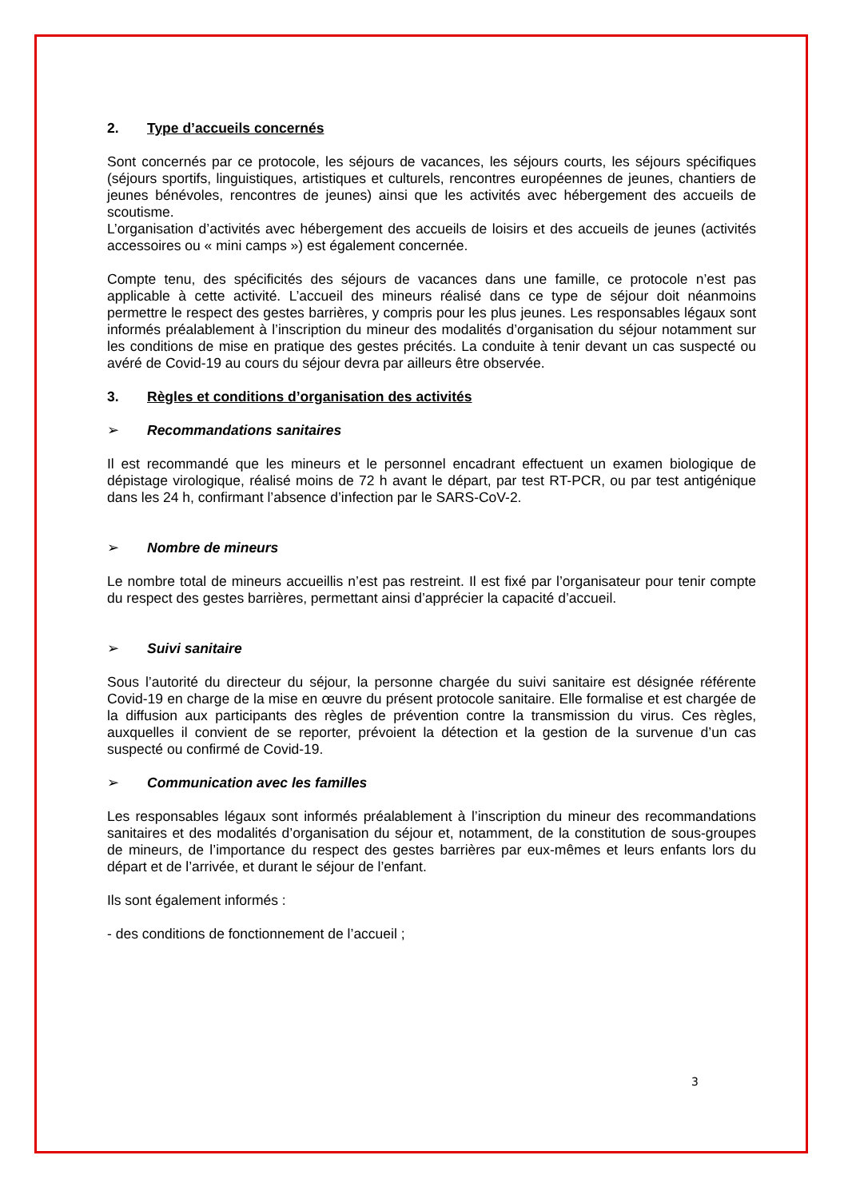2. Type d’accueils concernés
Sont concernés par ce protocole, les séjours de vacances, les séjours courts, les séjours spécifiques (séjours sportifs, linguistiques, artistiques et culturels, rencontres européennes de jeunes, chantiers de jeunes bénévoles, rencontres de jeunes) ainsi que les activités avec hébergement des accueils de scoutisme.
L’organisation d’activités avec hébergement des accueils de loisirs et des accueils de jeunes (activités accessoires ou « mini camps ») est également concernée.
Compte tenu, des spécificités des séjours de vacances dans une famille, ce protocole n’est pas applicable à cette activité. L’accueil des mineurs réalisé dans ce type de séjour doit néanmoins permettre le respect des gestes barrières, y compris pour les plus jeunes. Les responsables légaux sont informés préalablement à l’inscription du mineur des modalités d’organisation du séjour notamment sur les conditions de mise en pratique des gestes précités. La conduite à tenir devant un cas suspecté ou avéré de Covid-19 au cours du séjour devra par ailleurs être observée.
3. Règles et conditions d’organisation des activités
➢ Recommandations sanitaires
Il est recommandé que les mineurs et le personnel encadrant effectuent un examen biologique de dépistage virologique, réalisé moins de 72 h avant le départ, par test RT-PCR, ou par test antigénique dans les 24 h, confirmant l’absence d’infection par le SARS-CoV-2.
➢ Nombre de mineurs
Le nombre total de mineurs accueillis n’est pas restreint. Il est fixé par l’organisateur pour tenir compte du respect des gestes barrières, permettant ainsi d’apprécier la capacité d’accueil.
➢ Suivi sanitaire
Sous l’autorité du directeur du séjour, la personne chargée du suivi sanitaire est désignée référente Covid-19 en charge de la mise en œuvre du présent protocole sanitaire. Elle formalise et est chargée de la diffusion aux participants des règles de prévention contre la transmission du virus. Ces règles, auxquelles il convient de se reporter, prévoient la détection et la gestion de la survenue d’un cas suspecté ou confirmé de Covid-19.
➢ Communication avec les familles
Les responsables légaux sont informés préalablement à l’inscription du mineur des recommandations sanitaires et des modalités d’organisation du séjour et, notamment, de la constitution de sous-groupes de mineurs, de l’importance du respect des gestes barrières par eux-mêmes et leurs enfants lors du départ et de l’arrivée, et durant le séjour de l’enfant.
Ils sont également informés :
- des conditions de fonctionnement de l’accueil ;
3